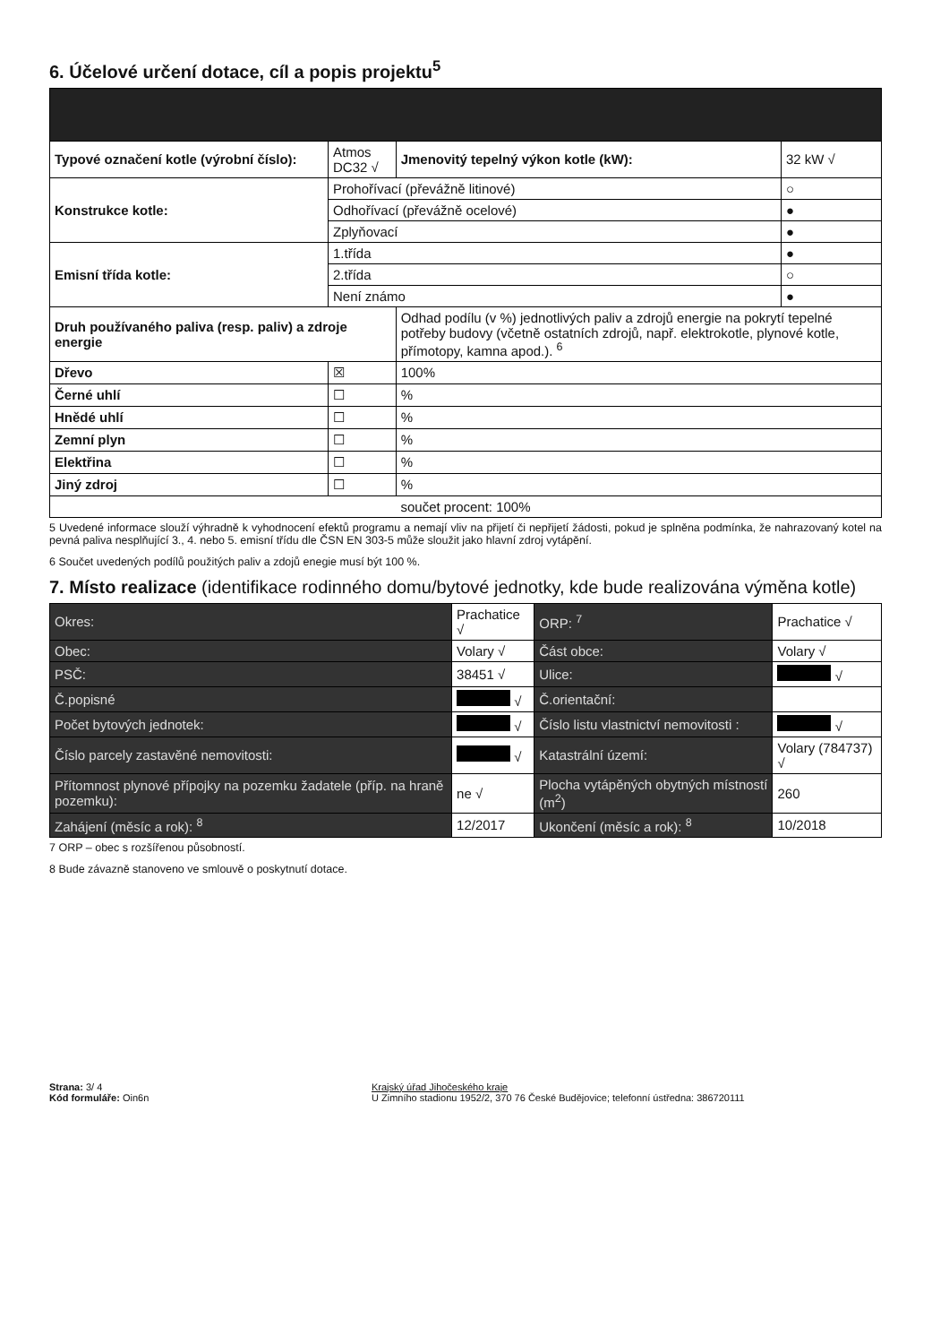6. Účelové určení dotace, cíl a popis projektu<sup>5</sup>
| Typové označení kotle (výrobní číslo): | Atmos DC32 √ | Jmenovitý tepelný výkon kotle (kW): | 32 kW √ |
| Konstrukce kotle: | Prohořívací (převážně litinové) | | ○ |
| | Odhořívací (převážně ocelové) | | ● |
| | Zplyňovací | | ● |
| Emisní třída kotle: | 1.třída | | ● |
| | 2.třída | | ○ |
| | Není známo | | ● |
| Druh používaného paliva (resp. paliv) a zdroje energie | | Odhad podílu (v %) jednotlivých paliv a zdrojů energie na pokrytí tepelné potřeby budovy (včetně ostatních zdrojů, např. elektrokotle, plynové kotle, přímotopy, kamna apod.). <sup>6</sup> | |
| Dřevo | ☒ | 100% | |
| Černé uhlí | ☐ | % | |
| Hnědé uhlí | ☐ | % | |
| Zemní plyn | ☐ | % | |
| Elektřina | ☐ | % | |
| Jiný zdroj | ☐ | % | |
| součet procent: 100% | | | |
5 Uvedené informace slouží výhradně k vyhodnocení efektů programu a nemají vliv na přijetí či nepřijetí žádosti, pokud je splněna podmínka, že nahrazovaný kotel na pevná paliva nesplňující 3., 4. nebo 5. emisní třídu dle ČSN EN 303-5 může sloužit jako hlavní zdroj vytápění.
6 Součet uvedených podílů použitých paliv a zdojů enegie musí být 100 %.
7. Místo realizace (identifikace rodinného domu/bytové jednotky, kde bude realizována výměna kotle)
| Okres: | Prachatice √ | ORP: <sup>7</sup> | Prachatice √ |
| Obec: | Volary √ | Část obce: | Volary √ |
| PSČ: | 38451 √ | Ulice: | √ |
| Č.popisné | √ | Č.orientační: | |
| Počet bytových jednotek: | √ | Číslo listu vlastnictví nemovitosti : | √ |
| Číslo parcely zastavěné nemovitosti: | √ | Katastrální území: | Volary (784737) √ |
| Přítomnost plynové přípojky na pozemku žadatele (příp. na hraně pozemku): | ne √ | Plocha vytápěných obytných místností (m<sup>2</sup>) | 260 |
| Zahájení (měsíc a rok): <sup>8</sup> | 12/2017 | Ukončení (měsíc a rok): <sup>8</sup> | 10/2018 |
7 ORP – obec s rozšířenou působností.
8 Bude závazně stanoveno ve smlouvě o poskytnutí dotace.
Strana: 3/ 4
Kód formuláře: Oin6n
Krajský úřad Jihočeského kraje
U Zimního stadionu 1952/2, 370 76 České Budějovice; telefonní ústředna: 386720111